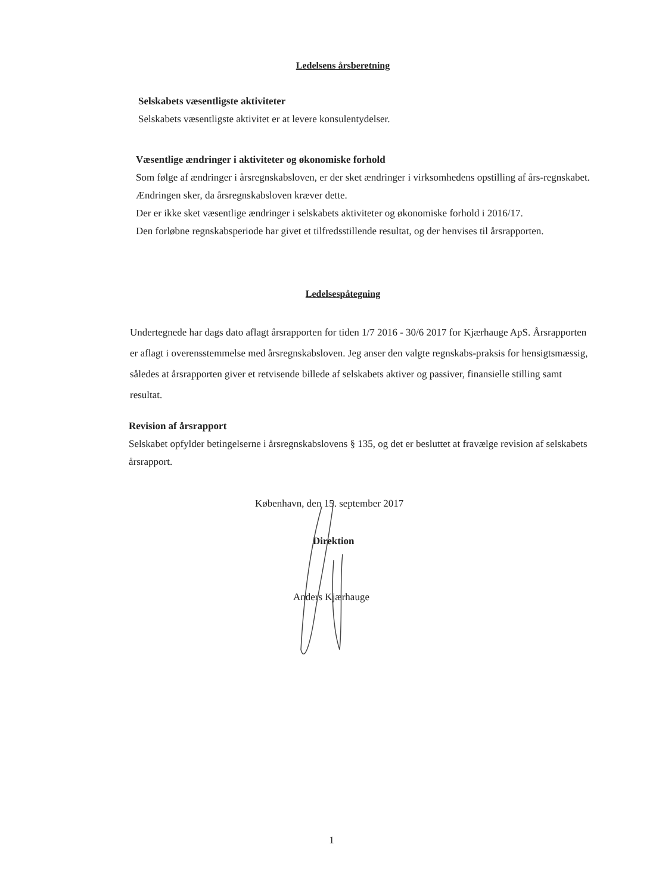Ledelsens årsberetning
Selskabets væsentligste aktiviteter
Selskabets væsentligste aktivitet er at levere konsulentydelser.
Væsentlige ændringer i aktiviteter og økonomiske forhold
Som følge af ændringer i årsregnskabsloven, er der sket ændringer i virksomhedens opstilling af års-regnskabet. Ændringen sker, da årsregnskabsloven kræver dette.
Der er ikke sket væsentlige ændringer i selskabets aktiviteter og økonomiske forhold i 2016/17.
Den forløbne regnskabsperiode har givet et tilfredsstillende resultat, og der henvises til årsrapporten.
Ledelsespåtegning
Undertegnede har dags dato aflagt årsrapporten for tiden 1/7 2016 - 30/6 2017 for Kjærhauge ApS. Årsrapporten er aflagt i overensstemmelse med årsregnskabsloven. Jeg anser den valgte regnskabs-praksis for hensigtsmæssig, således at årsrapporten giver et retvisende billede af selskabets aktiver og passiver, finansielle stilling samt resultat.
Revision af årsrapport
Selskabet opfylder betingelserne i årsregnskabslovens § 135, og det er besluttet at fravælge revision af selskabets årsrapport.
København, den 15. september 2017
Direktion
Anders Kjærhauge
1